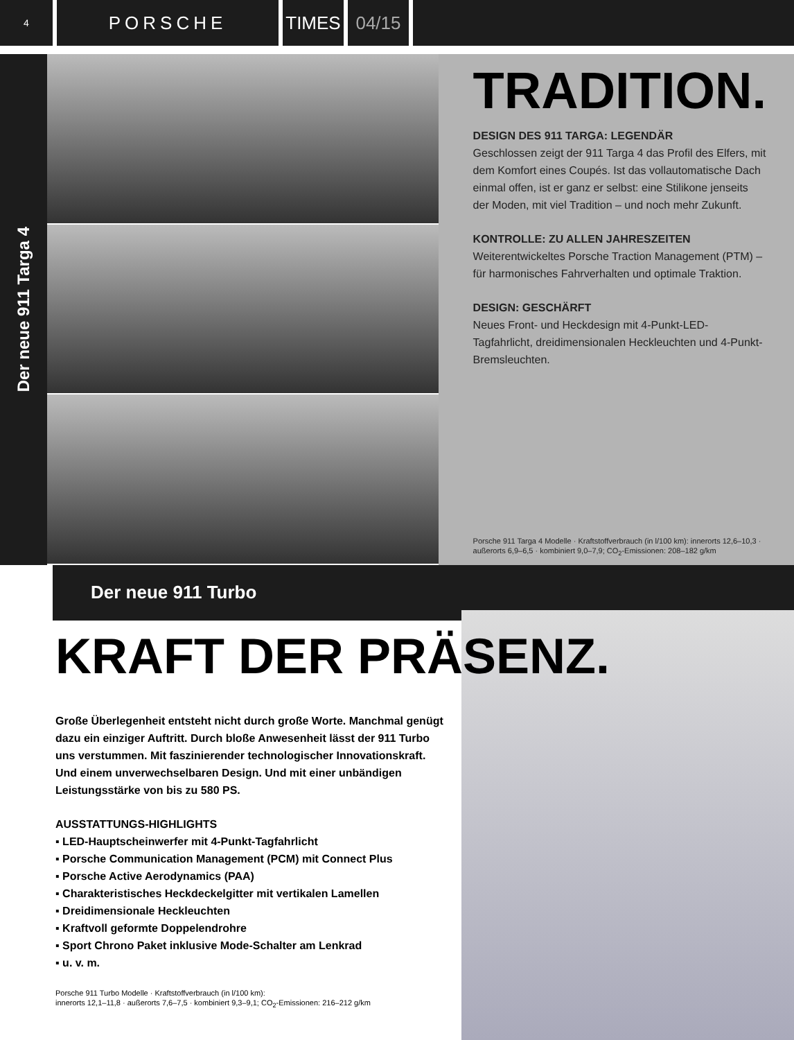4
PORSCHE TIMES 04/15
Der neue 911 Targa 4
TRADITION.
DESIGN DES 911 TARGA: LEGENDÄR
Geschlossen zeigt der 911 Targa 4 das Profil des Elfers, mit dem Komfort eines Coupés. Ist das vollautomatische Dach einmal offen, ist er ganz er selbst: eine Stilikone jenseits der Moden, mit viel Tradition – und noch mehr Zukunft.
KONTROLLE: ZU ALLEN JAHRESZEITEN
Weiterentwickeltes Porsche Traction Management (PTM) – für harmonisches Fahrverhalten und optimale Traktion.
DESIGN: GESCHÄRFT
Neues Front- und Heckdesign mit 4-Punkt-LED-Tagfahrlicht, dreidimensionalen Heckleuchten und 4-Punkt-Bremsleuchten.
Porsche 911 Targa 4 Modelle · Kraftstoffverbrauch (in l/100 km): innerorts 12,6–10,3 · außerorts 6,9–6,5 · kombiniert 9,0–7,9; CO<sub>2</sub>-Emissionen: 208–182 g/km
Der neue 911 Turbo
KRAFT DER PRÄSENZ.
Große Überlegenheit entsteht nicht durch große Worte. Manchmal genügt dazu ein einziger Auftritt. Durch bloße Anwesenheit lässt der 911 Turbo uns verstummen. Mit faszinierender technologischer Innovationskraft. Und einem unverwechselbaren Design. Und mit einer unbändigen Leistungsstärke von bis zu 580 PS.
AUSSTATTUNGS-HIGHLIGHTS
▪ LED-Hauptscheinwerfer mit 4-Punkt-Tagfahrlicht
▪ Porsche Communication Management (PCM) mit Connect Plus
▪ Porsche Active Aerodynamics (PAA)
▪ Charakteristisches Heckdeckelgitter mit vertikalen Lamellen
▪ Dreidimensionale Heckleuchten
▪ Kraftvoll geformte Doppelendrohre
▪ Sport Chrono Paket inklusive Mode-Schalter am Lenkrad
▪ u. v. m.
Porsche 911 Turbo Modelle · Kraftstoffverbrauch (in l/100 km):
innerorts 12,1–11,8 · außerorts 7,6–7,5 · kombiniert 9,3–9,1; CO<sub>2</sub>-Emissionen: 216–212 g/km